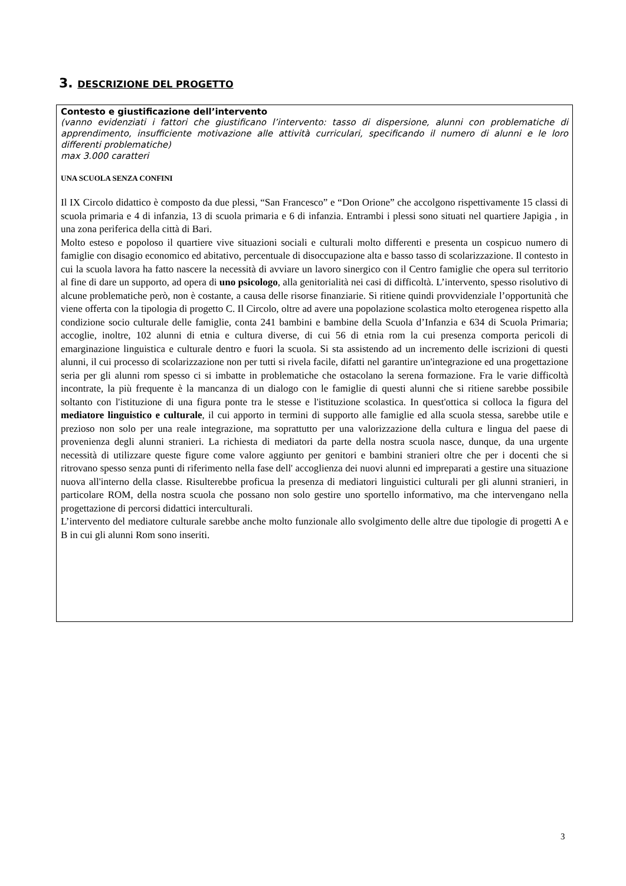3. DESCRIZIONE DEL PROGETTO
Contesto e giustificazione dell’intervento
(vanno evidenziati i fattori che giustificano l’intervento: tasso di dispersione, alunni con problematiche di apprendimento, insufficiente motivazione alle attività curriculari, specificando il numero di alunni e le loro differenti problematiche)
max 3.000 caratteri
UNA SCUOLA SENZA CONFINI
Il IX Circolo didattico è composto da due plessi, “San Francesco” e “Don Orione” che accolgono rispettivamente 15 classi di scuola primaria e 4 di infanzia, 13 di scuola primaria e 6 di infanzia. Entrambi i plessi sono situati nel quartiere Japigia , in una zona periferica della città di Bari.
Molto esteso e popoloso il quartiere vive situazioni sociali e culturali molto differenti e presenta un cospicuo numero di famiglie con disagio economico ed abitativo, percentuale di disoccupazione alta e basso tasso di scolarizzazione. Il contesto in cui la scuola lavora ha fatto nascere la necessità di avviare un lavoro sinergico con il Centro famiglie che opera sul territorio al fine di dare un supporto, ad opera di uno psicologo, alla genitorialità nei casi di difficoltà. L’intervento, spesso risolutivo di alcune problematiche però, non è costante, a causa delle risorse finanziarie. Si ritiene quindi provvidenziale l’opportunità che viene offerta con la tipologia di progetto C. Il Circolo, oltre ad avere una popolazione scolastica molto eterogenea rispetto alla condizione socio culturale delle famiglie, conta 241 bambini e bambine della Scuola d’Infanzia e 634 di Scuola Primaria; accoglie, inoltre, 102 alunni di etnia e cultura diverse, di cui 56 di etnia rom la cui presenza comporta pericoli di emarginazione linguistica e culturale dentro e fuori la scuola. Si sta assistendo ad un incremento delle iscrizioni di questi alunni, il cui processo di scolarizzazione non per tutti si rivela facile, difatti nel garantire un'integrazione ed una progettazione seria per gli alunni rom spesso ci si imbatte in problematiche che ostacolano la serena formazione. Fra le varie difficoltà incontrate, la più frequente è la mancanza di un dialogo con le famiglie di questi alunni che si ritiene sarebbe possibile soltanto con l'istituzione di una figura ponte tra le stesse e l'istituzione scolastica. In quest'ottica si colloca la figura del mediatore linguistico e culturale, il cui apporto in termini di supporto alle famiglie ed alla scuola stessa, sarebbe utile e prezioso non solo per una reale integrazione, ma soprattutto per una valorizzazione della cultura e lingua del paese di provenienza degli alunni stranieri. La richiesta di mediatori da parte della nostra scuola nasce, dunque, da una urgente necessità di utilizzare queste figure come valore aggiunto per genitori e bambini stranieri oltre che per i docenti che si ritrovano spesso senza punti di riferimento nella fase dell' accoglienza dei nuovi alunni ed impreparati a gestire una situazione nuova all'interno della classe. Risulterebbe proficua la presenza di mediatori linguistici culturali per gli alunni stranieri, in particolare ROM, della nostra scuola che possano non solo gestire uno sportello informativo, ma che intervengano nella progettazione di percorsi didattici interculturali.
L’intervento del mediatore culturale sarebbe anche molto funzionale allo svolgimento delle altre due tipologie di progetti A e B in cui gli alunni Rom sono inseriti.
3